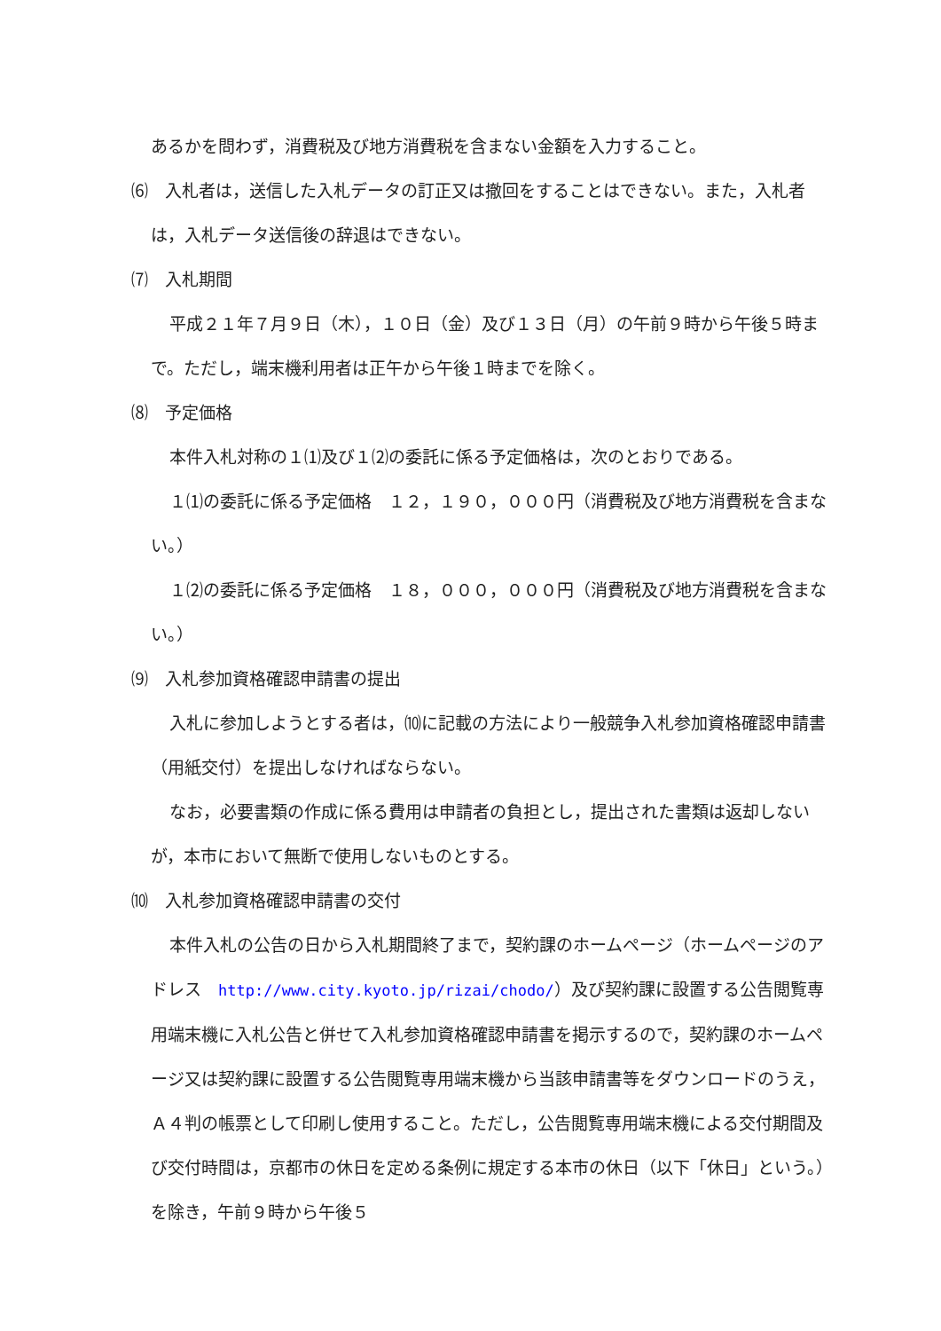あるかを問わず，消費税及び地方消費税を含まない金額を入力すること。
⑹　入札者は，送信した入札データの訂正又は撤回をすることはできない。また，入札者は，入札データ送信後の辞退はできない。
⑺　入札期間
平成２１年７月９日（木），１０日（金）及び１３日（月）の午前９時から午後５時まで。ただし，端末機利用者は正午から午後１時までを除く。
⑻　予定価格
本件入札対称の１⑴及び１⑵の委託に係る予定価格は，次のとおりである。
１⑴の委託に係る予定価格　１２，１９０，０００円（消費税及び地方消費税を含まない。）
１⑵の委託に係る予定価格　１８，０００，０００円（消費税及び地方消費税を含まない。）
⑼　入札参加資格確認申請書の提出
入札に参加しようとする者は，⑽に記載の方法により一般競争入札参加資格確認申請書（用紙交付）を提出しなければならない。
なお，必要書類の作成に係る費用は申請者の負担とし，提出された書類は返却しないが，本市において無断で使用しないものとする。
⑽　入札参加資格確認申請書の交付
本件入札の公告の日から入札期間終了まで，契約課のホームページ（ホームページのアドレス　http://www.city.kyoto.jp/rizai/chodo/）及び契約課に設置する公告閲覧専用端末機に入札公告と併せて入札参加資格確認申請書を掲示するので，契約課のホームページ又は契約課に設置する公告閲覧専用端末機から当該申請書等をダウンロードのうえ，Ａ４判の帳票として印刷し使用すること。ただし，公告閲覧専用端末機による交付期間及び交付時間は，京都市の休日を定める条例に規定する本市の休日（以下「休日」という。）を除き，午前９時から午後５